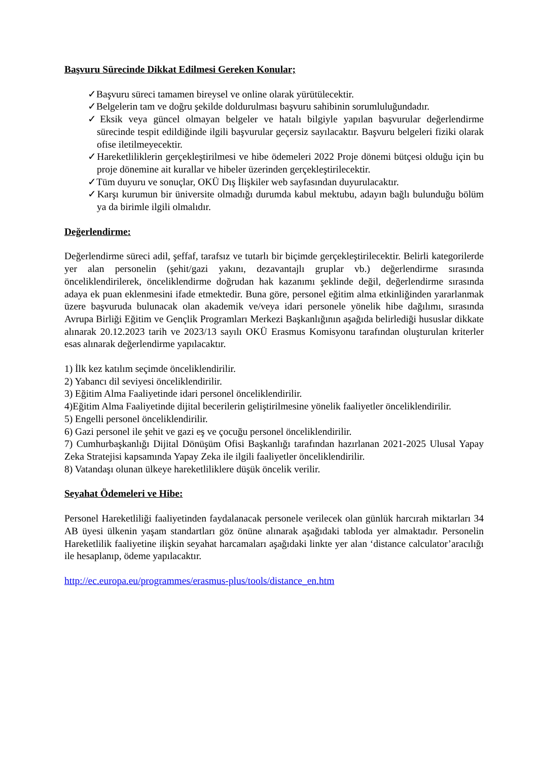Başvuru Sürecinde Dikkat Edilmesi Gereken Konular;
✓Başvuru süreci tamamen bireysel ve online olarak yürütülecektir.
✓Belgelerin tam ve doğru şekilde doldurulması başvuru sahibinin sorumluluğundadır.
✓Eksik veya güncel olmayan belgeler ve hatalı bilgiyle yapılan başvurular değerlendirme sürecinde tespit edildiğinde ilgili başvurular geçersiz sayılacaktır. Başvuru belgeleri fiziki olarak ofise iletilmeyecektir.
✓Hareketliliklerin gerçekleştirilmesi ve hibe ödemeleri 2022 Proje dönemi bütçesi olduğu için bu proje dönemine ait kurallar ve hibeler üzerinden gerçekleştirilecektir.
✓Tüm duyuru ve sonuçlar, OKÜ Dış İlişkiler web sayfasından duyurulacaktır.
✓Karşı kurumun bir üniversite olmadığı durumda kabul mektubu, adayın bağlı bulunduğu bölüm ya da birimle ilgili olmalıdır.
Değerlendirme:
Değerlendirme süreci adil, şeffaf, tarafsız ve tutarlı bir biçimde gerçekleştirilecektir. Belirli kategorilerde yer alan personelin (şehit/gazi yakını, dezavantajlı gruplar vb.) değerlendirme sırasında önceliklendirilerek, önceliklendirme doğrudan hak kazanımı şeklinde değil, değerlendirme sırasında adaya ek puan eklenmesini ifade etmektedir. Buna göre, personel eğitim alma etkinliğinden yararlanmak üzere başvuruda bulunacak olan akademik ve/veya idari personele yönelik hibe dağılımı, sırasında Avrupa Birliği Eğitim ve Gençlik Programları Merkezi Başkanlığının aşağıda belirlediği hususlar dikkate alınarak 20.12.2023 tarih ve 2023/13 sayılı OKÜ Erasmus Komisyonu tarafından oluşturulan kriterler esas alınarak değerlendirme yapılacaktır.
1) İlk kez katılım seçimde önceliklendirilir.
2) Yabancı dil seviyesi önceliklendirilir.
3) Eğitim Alma Faaliyetinde idari personel önceliklendirilir.
4)Eğitim Alma Faaliyetinde dijital becerilerin geliştirilmesine yönelik faaliyetler önceliklendirilir.
5) Engelli personel önceliklendirilir.
6) Gazi personel ile şehit ve gazi eş ve çocuğu personel önceliklendirilir.
7) Cumhurbaşkanlığı Dijital Dönüşüm Ofisi Başkanlığı tarafından hazırlanan 2021-2025 Ulusal Yapay Zeka Stratejisi kapsamında Yapay Zeka ile ilgili faaliyetler önceliklendirilir.
8) Vatandaşı olunan ülkeye hareketliliklere düşük öncelik verilir.
Seyahat Ödemeleri ve Hibe:
Personel Hareketliliği faaliyetinden faydalanacak personele verilecek olan günlük harcırah miktarları 34 AB üyesi ülkenin yaşam standartları göz önüne alınarak aşağıdaki tabloda yer almaktadır. Personelin Hareketlilik faaliyetine ilişkin seyahat harcamaları aşağıdaki linkte yer alan ‘distance calculator’aracılığı ile hesaplanıp, ödeme yapılacaktır.
http://ec.europa.eu/programmes/erasmus-plus/tools/distance_en.htm